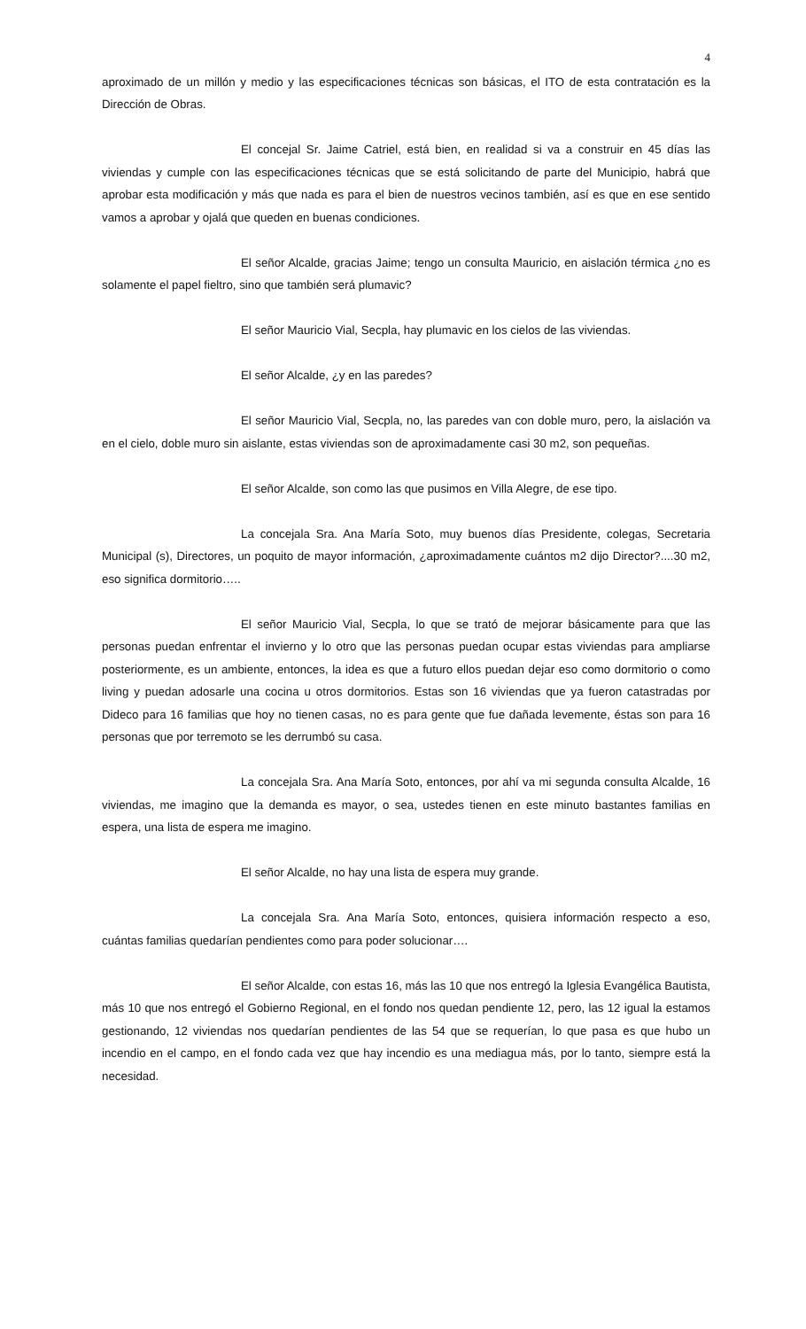4
aproximado de un millón y medio y las especificaciones técnicas son básicas, el ITO de esta contratación es la Dirección de Obras.
El concejal Sr. Jaime Catriel, está bien, en realidad si va a construir en 45 días las viviendas y cumple con las especificaciones técnicas que se está solicitando de parte del Municipio, habrá que aprobar esta modificación y más que nada es para el bien de nuestros vecinos también, así es que en ese sentido vamos a aprobar y ojalá que queden en buenas condiciones.
El señor Alcalde, gracias Jaime; tengo un consulta Mauricio, en aislación térmica ¿no es solamente el papel fieltro, sino que también será plumavic?
El señor Mauricio Vial, Secpla, hay plumavic en los cielos de las viviendas.
El señor Alcalde, ¿y en las paredes?
El señor Mauricio Vial, Secpla, no, las paredes van con doble muro, pero, la aislación va en el cielo, doble muro sin aislante, estas viviendas son de aproximadamente casi 30 m2, son pequeñas.
El señor Alcalde, son como las que pusimos en Villa Alegre, de ese tipo.
La concejala Sra. Ana María Soto, muy buenos días Presidente, colegas, Secretaria Municipal (s), Directores, un poquito de mayor información, ¿aproximadamente cuántos m2 dijo Director?....30 m2, eso significa dormitorio…..
El señor Mauricio Vial, Secpla, lo que se trató de mejorar básicamente para que las personas puedan enfrentar el invierno y lo otro que las personas puedan ocupar estas viviendas para ampliarse posteriormente, es un ambiente, entonces, la idea es que a futuro ellos puedan dejar eso como dormitorio o como living y puedan adosarle una cocina u otros dormitorios. Estas son 16 viviendas que ya fueron catastradas por Dideco para 16 familias que hoy no tienen casas, no es para gente que fue dañada levemente, éstas son para 16 personas que por terremoto se les derrumbó su casa.
La concejala Sra. Ana María Soto, entonces, por ahí va mi segunda consulta Alcalde, 16 viviendas, me imagino que la demanda es mayor, o sea, ustedes tienen en este minuto bastantes familias en espera, una lista de espera me imagino.
El señor Alcalde, no hay una lista de espera muy grande.
La concejala Sra. Ana María Soto, entonces, quisiera información respecto a eso, cuántas familias quedarían pendientes como para poder solucionar….
El señor Alcalde, con estas 16, más las 10 que nos entregó la Iglesia Evangélica Bautista, más 10 que nos entregó el Gobierno Regional, en el fondo nos quedan pendiente 12, pero, las 12 igual la estamos gestionando, 12 viviendas nos quedarían pendientes de las 54 que se requerían, lo que pasa es que hubo un incendio en el campo, en el fondo cada vez que hay incendio es una mediagua más, por lo tanto, siempre está la necesidad.